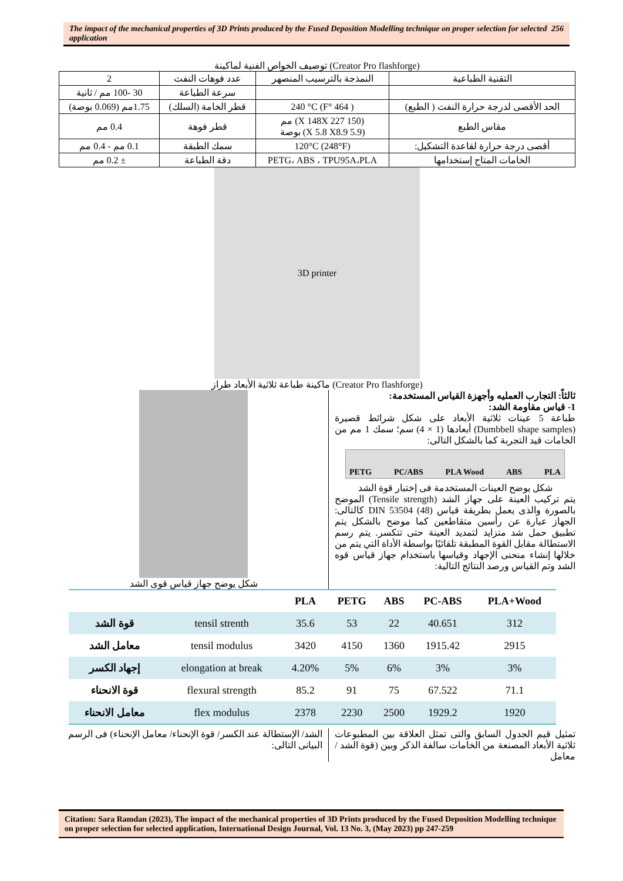The impact of the mechanical properties of 3D Prints produced by the Fused Deposition Modelling technique on proper selection for selected application
256
توصيف الخواص الفنية لماكينة (Creator Pro flashforge)
| التقنية الطباعية | النمذجة بالترسيب المنصهر | عدد فوهات النفث | 2 |
| | | سرعة الطباعة | 30 -100 مم / ثانية |
| الحد الأقصى لدرجة حرارة النفث ( الطبع) | ( 464 °F) 240 °C | قطر الخامة (السلك) | 1.75مم (0.069 بوصة) |
| مقاس الطبع | (150 X 148X 227) مم (5.9 X 5.8 X8.9) بوصة | قطر فوهة | 0.4 مم |
| أقصى درجة حرارة لقاعدة التشكيل: | (248°F) 120°C | سمك الطبقة | 0.1 مم - 0.4 مم |
| الخامات المتاح إستخدامها | PETG، ABS ، TPU95A،PLA | دقة الطباعة | ± 0.2 مم |
3D printer
ماكينة طباعة ثلاثية الأبعاد طراز (Creator Pro flashforge)
ثالثاً: التجارب العمليه وأجهزة القياس المستخدمة:
1- قياس مقاومة الشد:
طباعة 5 عينات ثلاثية الأبعاد على شكل شرائط قصيرة (Dumbbell shape samples) أبعادها (1 × 4) سم؛ سمك 1 مم من الخامات قيد التجربة كما بالشكل التالى:
PETG PC/ABS PLA Wood ABS PLA
شكل يوضح العينات المستخدمة فى إختبار قوة الشد
يتم تركيب العينة على جهاز الشد (Tensile strength) الموضح بالصورة والذى يعمل بطريقة قياس (48) DIN 53504 كالتالى: الجهاز عبارة عن رأسين متقاطعين كما موضح بالشكل يتم تطبيق حمل شد متزايد لتمديد العينة حتى تتكسر. يتم رسم الاستطالة مقابل القوة المطبقة تلقائيًا بواسطة الأداة التي يتم من خلالها إنشاء منحنى الإجهاد وقياسها باستخدام جهاز قياس قوه الشد وتم القياس ورصد النتائج التالية:
شكل يوضح جهاز قياس قوى الشد
| | | PLA | PETG | ABS | PC-ABS | PLA+Wood |
| --- | --- | --- | --- | --- | --- | --- |
| قوة الشد | tensil strenth | 35.6 | 53 | 22 | 40.651 | 312 |
| معامل الشد | tensil modulus | 3420 | 4150 | 1360 | 1915.42 | 2915 |
| إجهاد الكسر | elongation at break | 4.20% | 5% | 6% | 3% | 3% |
| قوة الانحناء | flexural strength | 85.2 | 91 | 75 | 67.522 | 71.1 |
| معامل الانحناء | flex modulus | 2378 | 2230 | 2500 | 1929.2 | 1920 |
تمثيل قيم الجدول السابق والتى تمثل العلاقة بين المطبوعات ثلاثية الأبعاد المصنعة من الخامات سالفة الذكر وبين (قوة الشد / معامل
الشد/ الإستطالة عند الكسر/ قوة الإنحناء/ معامل الإنحناء) فى الرسم البيانى التالى:
Citation: Sara Ramdan (2023), The impact of the mechanical properties of 3D Prints produced by the Fused Deposition Modelling technique on proper selection for selected application, International Design Journal, Vol. 13 No. 3, (May 2023) pp 247-259